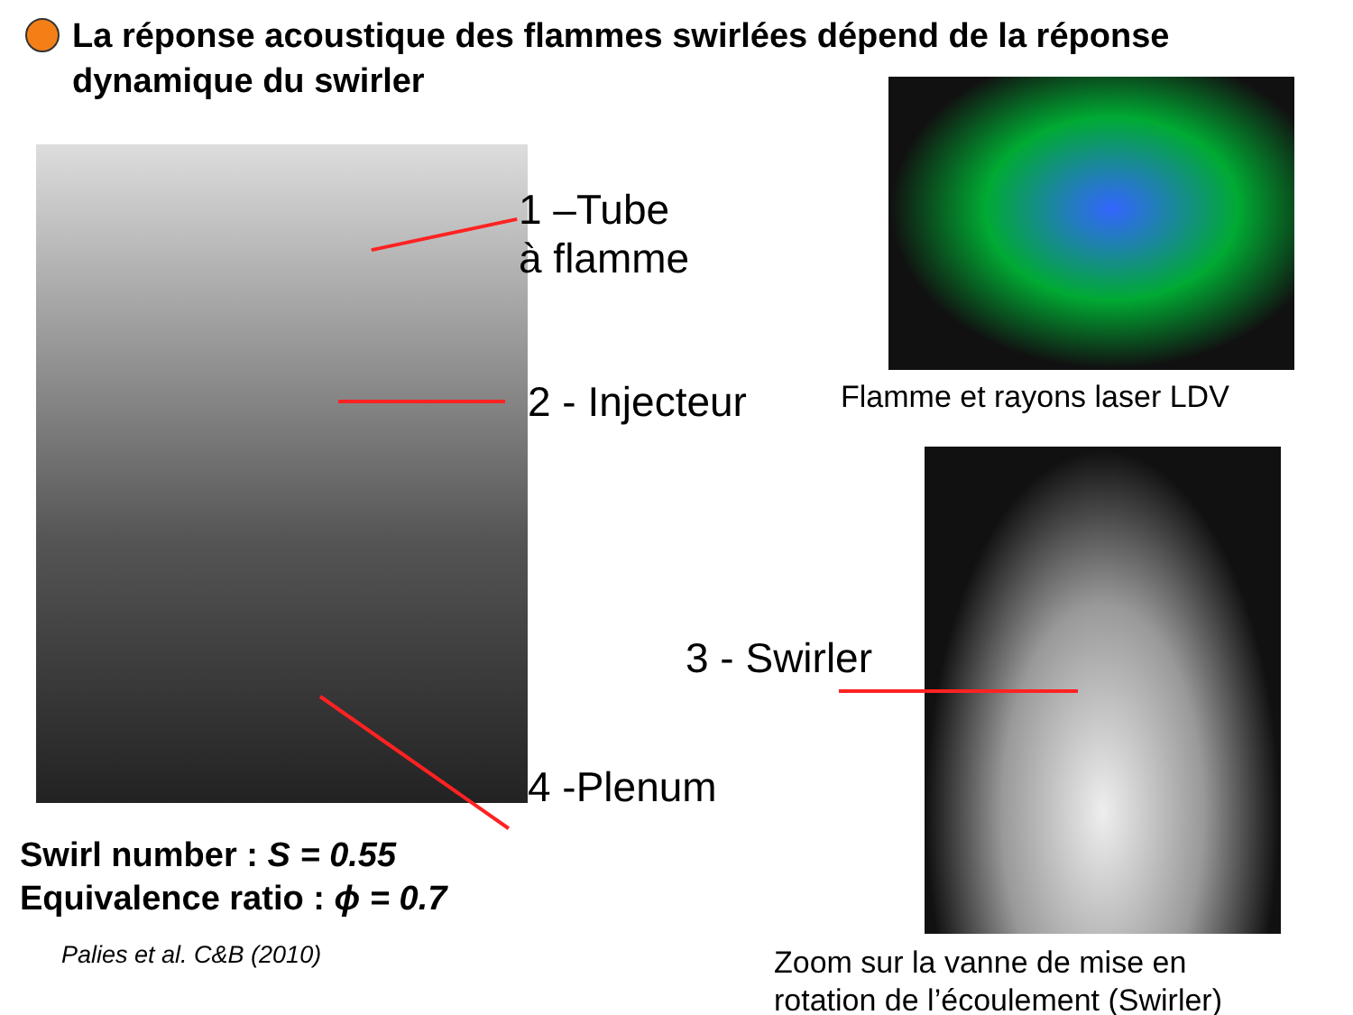La réponse acoustique des flammes swirlées dépend de la réponse dynamique du swirler
1 –Tube
à flamme
2 - Injecteur
3 - Swirler
4 -Plenum
Flamme et rayons laser LDV
Swirl number : S = 0.55
Equivalence ratio : ϕ = 0.7
Palies et al. C&B (2010)
Zoom sur la vanne de mise en
rotation de l’écoulement (Swirler)